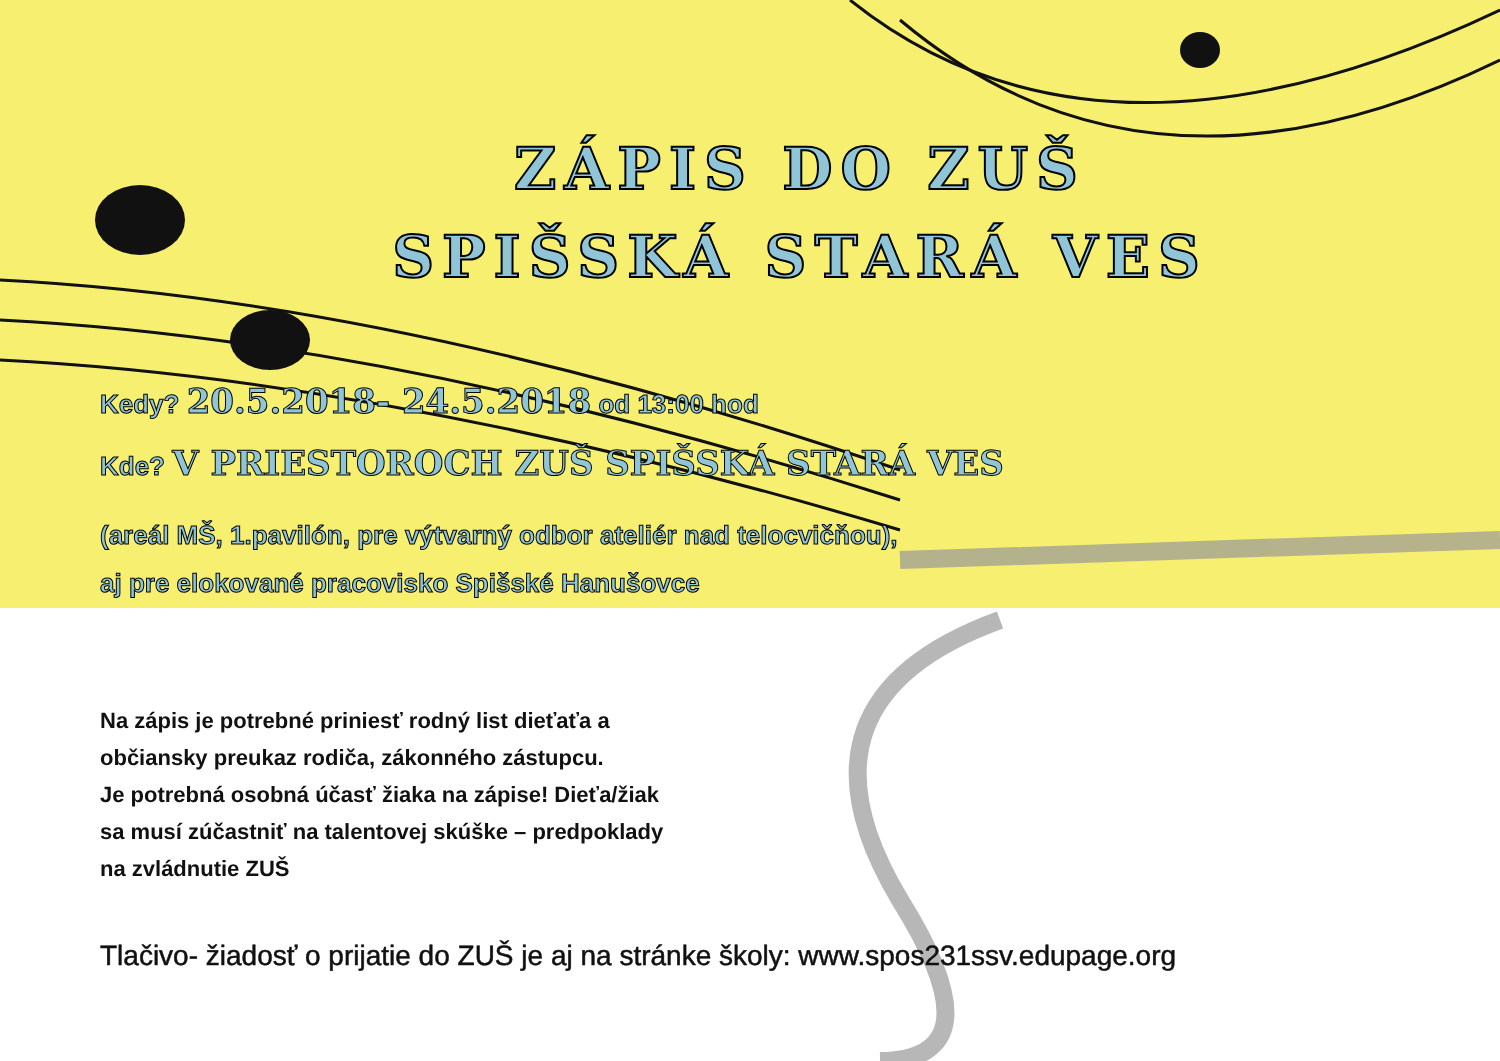ZÁPIS DO ZUŠ
SPIŠSKÁ STARÁ VES
Kedy? 20.5.2018- 24.5.2018 od 13:00 hod
Kde? V PRIESTOROCH ZUŠ SPIŠSKÁ STARÁ VES
(areál MŠ, 1.pavilón, pre výtvarný odbor ateliér nad telocvičňou),
aj pre elokované pracovisko Spišské Hanušovce
Na zápis je potrebné priniesť rodný list dieťaťa a
občiansky preukaz rodiča, zákonného zástupcu.
Je potrebná osobná účasť žiaka na zápise! Dieťa/žiak
sa musí zúčastniť na talentovej skúške – predpoklady
na zvládnutie ZUŠ
Tlačivo- žiadosť o prijatie do ZUŠ je aj na stránke školy: www.spos231ssv.edupage.org